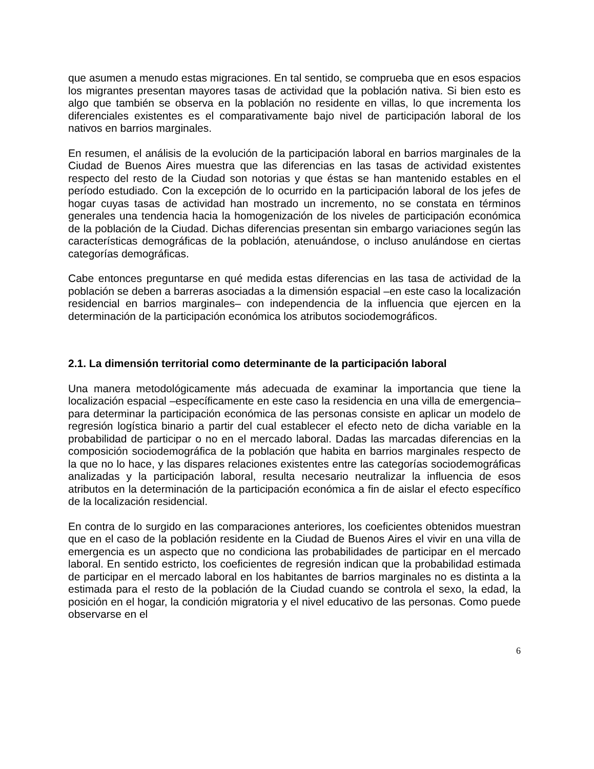que asumen a menudo estas migraciones. En tal sentido, se comprueba que en esos espacios los migrantes presentan mayores tasas de actividad que la población nativa. Si bien esto es algo que también se observa en la población no residente en villas, lo que incrementa los diferenciales existentes es el comparativamente bajo nivel de participación laboral de los nativos en barrios marginales.
En resumen, el análisis de la evolución de la participación laboral en barrios marginales de la Ciudad de Buenos Aires muestra que las diferencias en las tasas de actividad existentes respecto del resto de la Ciudad son notorias y que éstas se han mantenido estables en el período estudiado. Con la excepción de lo ocurrido en la participación laboral de los jefes de hogar cuyas tasas de actividad han mostrado un incremento, no se constata en términos generales una tendencia hacia la homogenización de los niveles de participación económica de la población de la Ciudad. Dichas diferencias presentan sin embargo variaciones según las características demográficas de la población, atenuándose, o incluso anulándose en ciertas categorías demográficas.
Cabe entonces preguntarse en qué medida estas diferencias en las tasa de actividad de la población se deben a barreras asociadas a la dimensión espacial –en este caso la localización residencial en barrios marginales– con independencia de la influencia que ejercen en la determinación de la participación económica los atributos sociodemográficos.
2.1. La dimensión territorial como determinante de la participación laboral
Una manera metodológicamente más adecuada de examinar la importancia que tiene la localización espacial –específicamente en este caso la residencia en una villa de emergencia– para determinar la participación económica de las personas consiste en aplicar un modelo de regresión logística binario a partir del cual establecer el efecto neto de dicha variable en la probabilidad de participar o no en el mercado laboral. Dadas las marcadas diferencias en la composición sociodemográfica de la población que habita en barrios marginales respecto de la que no lo hace, y las dispares relaciones existentes entre las categorías sociodemográficas analizadas y la participación laboral, resulta necesario neutralizar la influencia de esos atributos en la determinación de la participación económica a fin de aislar el efecto específico de la localización residencial.
En contra de lo surgido en las comparaciones anteriores, los coeficientes obtenidos muestran que en el caso de la población residente en la Ciudad de Buenos Aires el vivir en una villa de emergencia es un aspecto que no condiciona las probabilidades de participar en el mercado laboral. En sentido estricto, los coeficientes de regresión indican que la probabilidad estimada de participar en el mercado laboral en los habitantes de barrios marginales no es distinta a la estimada para el resto de la población de la Ciudad cuando se controla el sexo, la edad, la posición en el hogar, la condición migratoria y el nivel educativo de las personas. Como puede observarse en el
6